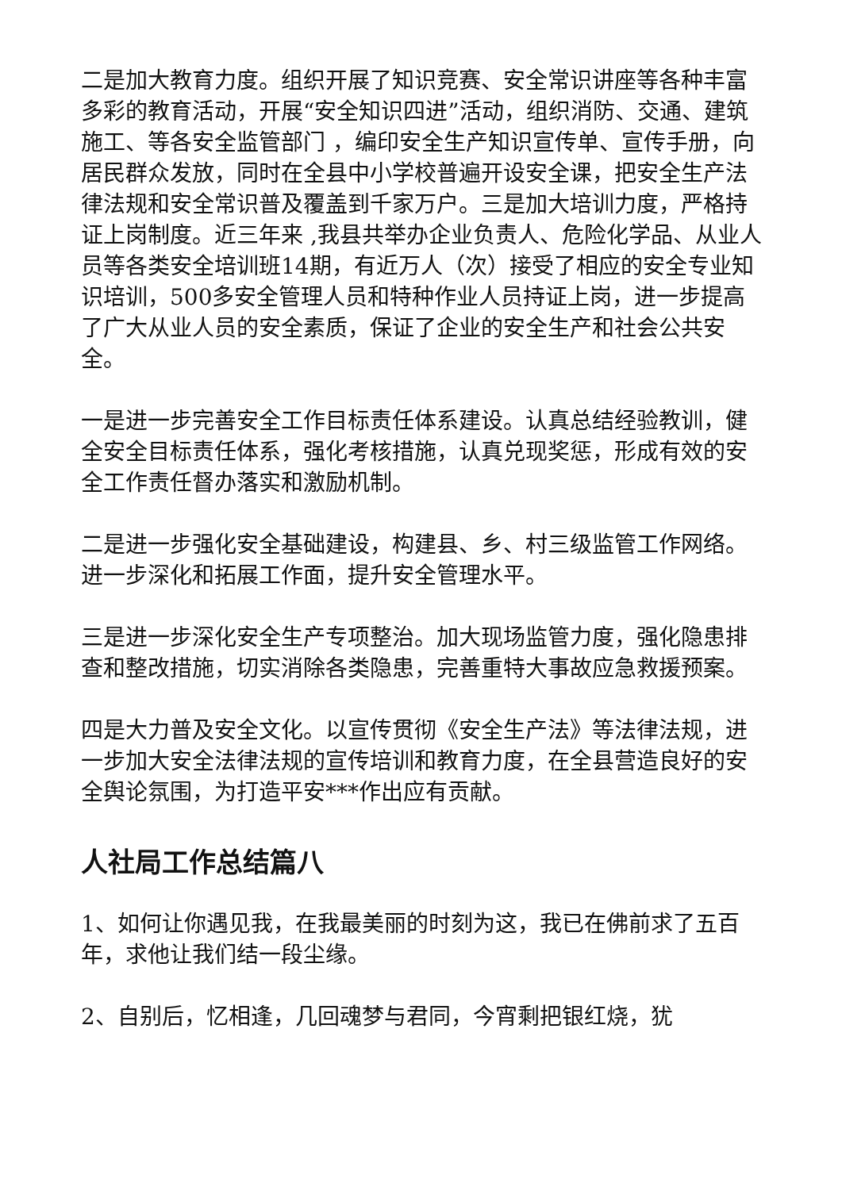二是加大教育力度。组织开展了知识竞赛、安全常识讲座等各种丰富多彩的教育活动，开展“安全知识四进”活动，组织消防、交通、建筑施工、等各安全监管部门 ，编印安全生产知识宣传单、宣传手册，向居民群众发放，同时在全县中小学校普遍开设安全课，把安全生产法律法规和安全常识普及覆盖到千家万户。三是加大培训力度，严格持证上岗制度。近三年来 ,我县共举办企业负责人、危险化学品、从业人员等各类安全培训班14期，有近万人（次）接受了相应的安全专业知识培训，500多安全管理人员和特种作业人员持证上岗，进一步提高了广大从业人员的安全素质，保证了企业的安全生产和社会公共安全。
一是进一步完善安全工作目标责任体系建设。认真总结经验教训，健全安全目标责任体系，强化考核措施，认真兑现奖惩，形成有效的安全工作责任督办落实和激励机制。
二是进一步强化安全基础建设，构建县、乡、村三级监管工作网络。进一步深化和拓展工作面，提升安全管理水平。
三是进一步深化安全生产专项整治。加大现场监管力度，强化隐患排查和整改措施，切实消除各类隐患，完善重特大事故应急救援预案。
四是大力普及安全文化。以宣传贯彻《安全生产法》等法律法规，进一步加大安全法律法规的宣传培训和教育力度，在全县营造良好的安全舆论氛围，为打造平安***作出应有贡献。
人社局工作总结篇八
1、如何让你遇见我，在我最美丽的时刻为这，我已在佛前求了五百年，求他让我们结一段尘缘。
2、自别后，忆相逢，几回魂梦与君同，今宵剩把银红烧，犹